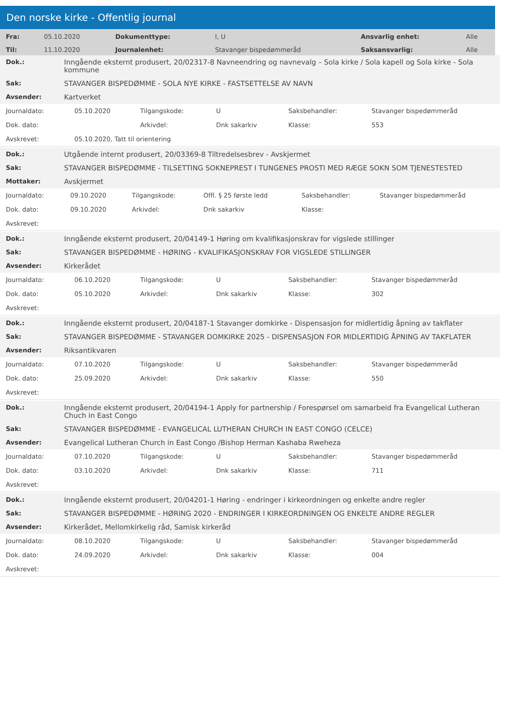Den norske kirke - Offentlig journal
| Fra: | 05.10.2020 | Dokumenttype: | I, U | Ansvarlig enhet: | Alle |
| Til: | 11.10.2020 | Journalenhet: | Stavanger bispedømmeråd | Saksansvarlig: | Alle |
| Dok.: | Inngående eksternt produsert, 20/02317-8 Navneendring og navnevalg – Sola kirke / Sola kapell og Sola kirke - Sola kommune |
| Sak: | STAVANGER BISPEDØMME - SOLA NYE KIRKE - FASTSETTELSE AV NAVN |
| Avsender: | Kartverket |
| Journaldato: | 05.10.2020 | Tilgangskode: | U | Saksbehandler: | Stavanger bispedømmeråd |
| Dok. dato: | | Arkivdel: | Dnk sakarkiv | Klasse: | 553 |
| Avskrevet: | 05.10.2020, Tatt til orientering | | | | |
| Dok.: | Utgående internt produsert, 20/03369-8 Tiltredelsesbrev - Avskjermet |
| Sak: | STAVANGER BISPEDØMME - TILSETTING SOKNEPREST I TUNGENES PROSTI MED RÆGE SOKN SOM TJENESTESTED |
| Mottaker: | Avskjermet |
| Journaldato: | 09.10.2020 | Tilgangskode: | Offl. § 25 første ledd | Saksbehandler: | Stavanger bispedømmeråd |
| Dok. dato: | 09.10.2020 | Arkivdel: | Dnk sakarkiv | Klasse: | |
| Avskrevet: | | | | | |
| Dok.: | Inngående eksternt produsert, 20/04149-1 Høring om kvalifikasjonskrav for vigslede stillinger |
| Sak: | STAVANGER BISPEDØMME - HØRING - KVALIFIKASJONSKRAV FOR VIGSLEDE STILLINGER |
| Avsender: | Kirkerådet |
| Journaldato: | 06.10.2020 | Tilgangskode: | U | Saksbehandler: | Stavanger bispedømmeråd |
| Dok. dato: | 05.10.2020 | Arkivdel: | Dnk sakarkiv | Klasse: | 302 |
| Avskrevet: | | | | | |
| Dok.: | Inngående eksternt produsert, 20/04187-1 Stavanger domkirke - Dispensasjon for midlertidig åpning av takflater |
| Sak: | STAVANGER BISPEDØMME - STAVANGER DOMKIRKE 2025 - DISPENSASJON FOR MIDLERTIDIG ÅPNING AV TAKFLATER |
| Avsender: | Riksantikvaren |
| Journaldato: | 07.10.2020 | Tilgangskode: | U | Saksbehandler: | Stavanger bispedømmeråd |
| Dok. dato: | 25.09.2020 | Arkivdel: | Dnk sakarkiv | Klasse: | 550 |
| Avskrevet: | | | | | |
| Dok.: | Inngående eksternt produsert, 20/04194-1 Apply for partnership / Forespørsel om samarbeid fra Evangelical Lutheran Chuch in East Congo |
| Sak: | STAVANGER BISPEDØMME - EVANGELICAL LUTHERAN CHURCH IN EAST CONGO (CELCE) |
| Avsender: | Evangelical Lutheran Church in East Congo /Bishop Herman Kashaba Rweheza |
| Journaldato: | 07.10.2020 | Tilgangskode: | U | Saksbehandler: | Stavanger bispedømmeråd |
| Dok. dato: | 03.10.2020 | Arkivdel: | Dnk sakarkiv | Klasse: | 711 |
| Avskrevet: | | | | | |
| Dok.: | Inngående eksternt produsert, 20/04201-1 Høring - endringer i kirkeordningen og enkelte andre regler |
| Sak: | STAVANGER BISPEDØMME - HØRING 2020 - ENDRINGER I KIRKEORDNINGEN OG ENKELTE ANDRE REGLER |
| Avsender: | Kirkerådet, Mellomkirkelig råd, Samisk kirkeråd |
| Journaldato: | 08.10.2020 | Tilgangskode: | U | Saksbehandler: | Stavanger bispedømmeråd |
| Dok. dato: | 24.09.2020 | Arkivdel: | Dnk sakarkiv | Klasse: | 004 |
| Avskrevet: | | | | | |